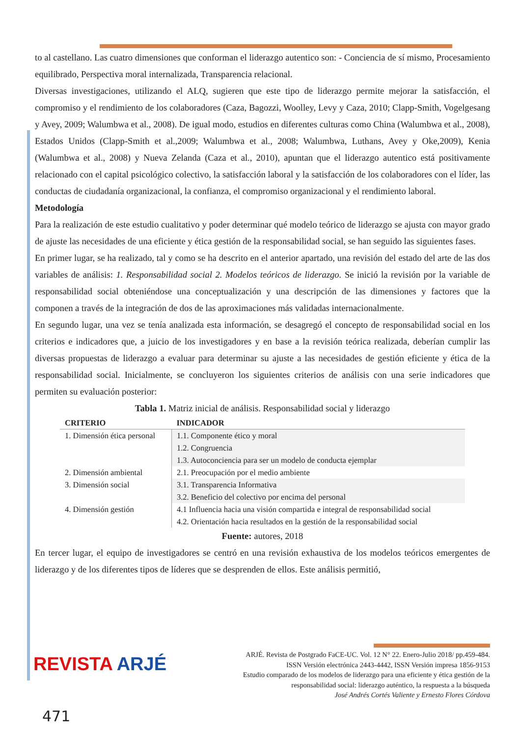to al castellano. Las cuatro dimensiones que conforman el liderazgo autentico son: - Conciencia de sí mismo, Procesamiento equilibrado, Perspectiva moral internalizada, Transparencia relacional.
Diversas investigaciones, utilizando el ALQ, sugieren que este tipo de liderazgo permite mejorar la satisfacción, el compromiso y el rendimiento de los colaboradores (Caza, Bagozzi, Woolley, Levy y Caza, 2010; Clapp-Smith, Vogelgesang y Avey, 2009; Walumbwa et al., 2008). De igual modo, estudios en diferentes culturas como China (Walumbwa et al., 2008), Estados Unidos (Clapp-Smith et al.,2009; Walumbwa et al., 2008; Walumbwa, Luthans, Avey y Oke,2009), Kenia (Walumbwa et al., 2008) y Nueva Zelanda (Caza et al., 2010), apuntan que el liderazgo autentico está positivamente relacionado con el capital psicológico colectivo, la satisfacción laboral y la satisfacción de los colaboradores con el líder, las conductas de ciudadanía organizacional, la confianza, el compromiso organizacional y el rendimiento laboral.
Metodología
Para la realización de este estudio cualitativo y poder determinar qué modelo teórico de liderazgo se ajusta con mayor grado de ajuste las necesidades de una eficiente y ética gestión de la responsabilidad social, se han seguido las siguientes fases.
En primer lugar, se ha realizado, tal y como se ha descrito en el anterior apartado, una revisión del estado del arte de las dos variables de análisis: 1. Responsabilidad social 2. Modelos teóricos de liderazgo. Se inició la revisión por la variable de responsabilidad social obteniéndose una conceptualización y una descripción de las dimensiones y factores que la componen a través de la integración de dos de las aproximaciones más validadas internacionalmente.
En segundo lugar, una vez se tenía analizada esta información, se desagregó el concepto de responsabilidad social en los criterios e indicadores que, a juicio de los investigadores y en base a la revisión teórica realizada, deberían cumplir las diversas propuestas de liderazgo a evaluar para determinar su ajuste a las necesidades de gestión eficiente y ética de la responsabilidad social. Inicialmente, se concluyeron los siguientes criterios de análisis con una serie indicadores que permiten su evaluación posterior:
Tabla 1. Matriz inicial de análisis. Responsabilidad social y liderazgo
| CRITERIO | INDICADOR |
| --- | --- |
| 1. Dimensión ética personal | 1.1. Componente ético y moral 1.2. Congruencia 1.3. Autoconciencia para ser un modelo de conducta ejemplar |
| 2. Dimensión ambiental | 2.1. Preocupación por el medio ambiente |
| 3. Dimensión social | 3.1. Transparencia Informativa 3.2. Beneficio del colectivo por encima del personal |
| 4. Dimensión gestión | 4.1 Influencia hacia una visión compartida e integral de responsabilidad social 4.2. Orientación hacia resultados en la gestión de la responsabilidad social |
Fuente: autores, 2018
En tercer lugar, el equipo de investigadores se centró en una revisión exhaustiva de los modelos teóricos emergentes de liderazgo y de los diferentes tipos de líderes que se desprenden de ellos. Este análisis permitió,
REVISTA ARJÉ
ARJÉ. Revista de Postgrado FaCE-UC. Vol. 12 N° 22. Enero-Julio 2018/ pp.459-484.
ISSN Versión electrónica 2443-4442, ISSN Versión impresa 1856-9153
Estudio comparado de los modelos de liderazgo para una eficiente y ética gestión de la
responsabilidad social: liderazgo auténtico, la respuesta a la búsqueda
José Andrés Cortés Valiente y Ernesto Flores Córdova
471